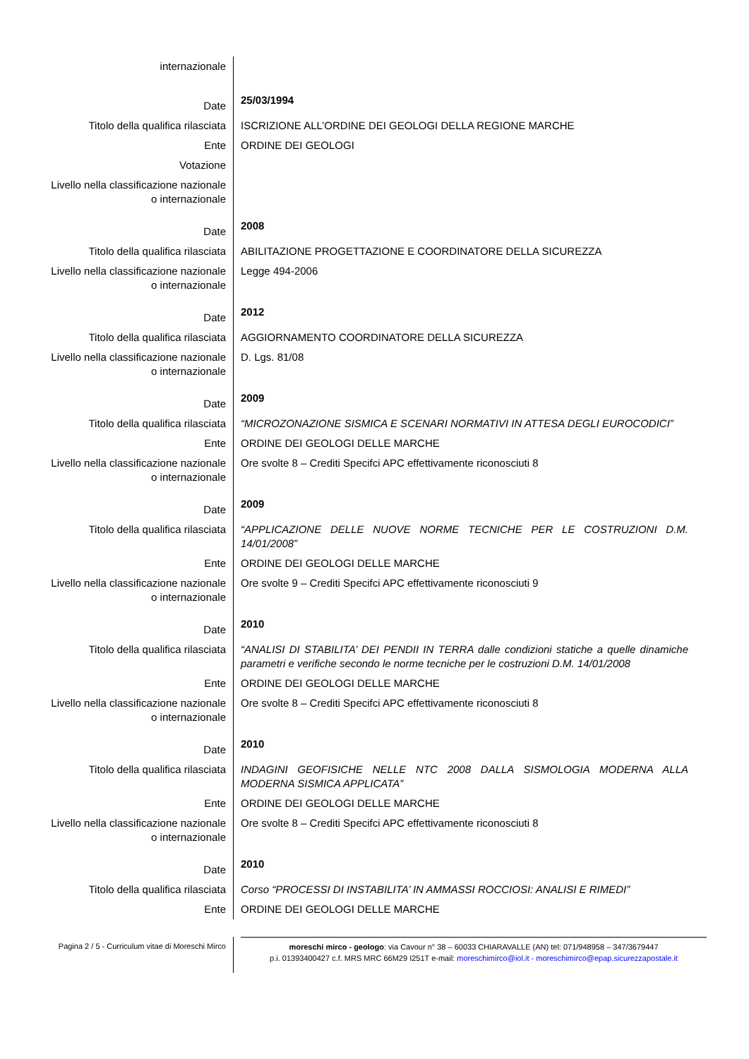| internazionale | |
| Date | 25/03/1994 |
| Titolo della qualifica rilasciata | ISCRIZIONE ALL’ORDINE DEI GEOLOGI DELLA REGIONE MARCHE |
| Ente | ORDINE DEI GEOLOGI |
| Votazione | |
| Livello nella classificazione nazionale o internazionale | |
| Date | 2008 |
| Titolo della qualifica rilasciata | ABILITAZIONE PROGETTAZIONE E COORDINATORE DELLA SICUREZZA |
| Livello nella classificazione nazionale o internazionale | Legge 494-2006 |
| Date | 2012 |
| Titolo della qualifica rilasciata | AGGIORNAMENTO COORDINATORE DELLA SICUREZZA |
| Livello nella classificazione nazionale o internazionale | D. Lgs. 81/08 |
| Date | 2009 |
| Titolo della qualifica rilasciata | “MICROZONAZIONE SISMICA E SCENARI NORMATIVI IN ATTESA DEGLI EUROCODICI” |
| Ente | ORDINE DEI GEOLOGI DELLE MARCHE |
| Livello nella classificazione nazionale o internazionale | Ore svolte 8 – Crediti Specifci APC effettivamente riconosciuti 8 |
| Date | 2009 |
| Titolo della qualifica rilasciata | “APPLICAZIONE DELLE NUOVE NORME TECNICHE PER LE COSTRUZIONI D.M. 14/01/2008” |
| Ente | ORDINE DEI GEOLOGI DELLE MARCHE |
| Livello nella classificazione nazionale o internazionale | Ore svolte 9 – Crediti Specifci APC effettivamente riconosciuti 9 |
| Date | 2010 |
| Titolo della qualifica rilasciata | “ANALISI DI STABILITA’ DEI PENDII IN TERRA dalle condizioni statiche a quelle dinamiche parametri e verifiche secondo le norme tecniche per le costruzioni D.M. 14/01/2008 |
| Ente | ORDINE DEI GEOLOGI DELLE MARCHE |
| Livello nella classificazione nazionale o internazionale | Ore svolte 8 – Crediti Specifci APC effettivamente riconosciuti 8 |
| Date | 2010 |
| Titolo della qualifica rilasciata | INDAGINI GEOFISICHE NELLE NTC 2008 DALLA SISMOLOGIA MODERNA ALLA MODERNA SISMICA APPLICATA” |
| Ente | ORDINE DEI GEOLOGI DELLE MARCHE |
| Livello nella classificazione nazionale o internazionale | Ore svolte 8 – Crediti Specifci APC effettivamente riconosciuti 8 |
| Date | 2010 |
| Titolo della qualifica rilasciata | Corso “PROCESSI DI INSTABILITA’ IN AMMASSI ROCCIOSI: ANALISI E RIMEDI” |
| Ente | ORDINE DEI GEOLOGI DELLE MARCHE |
Pagina 2 / 5 - Curriculum vitae di Moreschi Mirco
moreschi mirco - geologo: via Cavour n° 38 – 60033 CHIARAVALLE (AN) tel: 071/948958 – 347/3679447
p.i. 01393400427 c.f. MRS MRC 66M29 I251T e-mail: moreschimirco@iol.it - moreschimirco@epap.sicurezzapostale.it